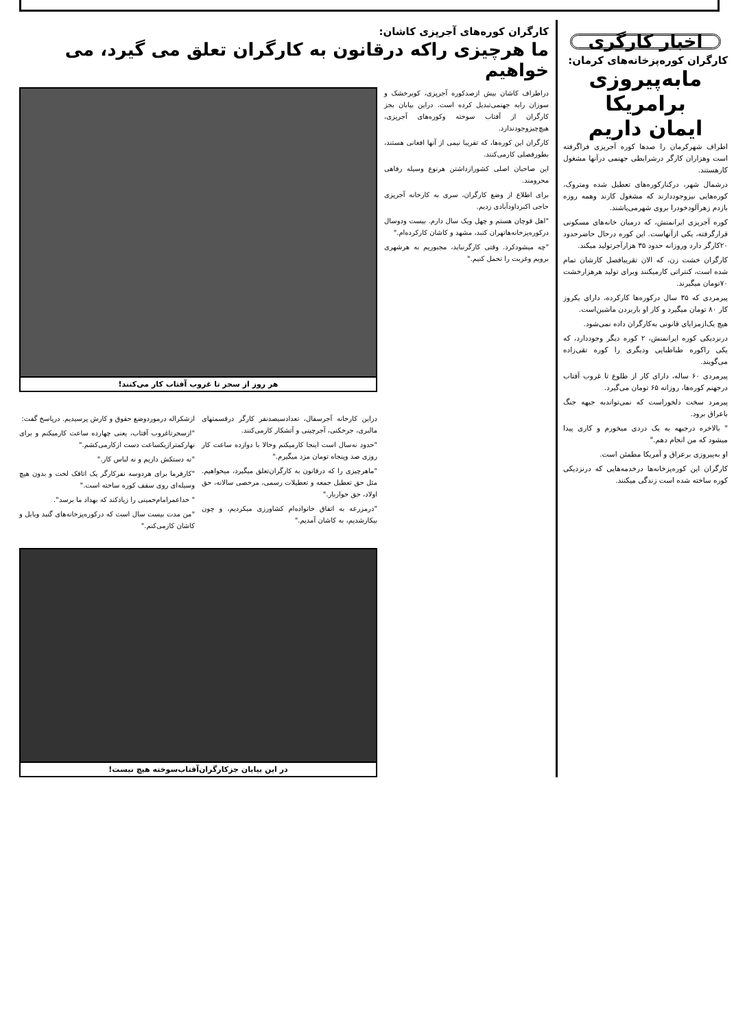اخبار کارگری
کارگران کوره‌پزخانه‌های کرمان:
مابه‌پیروزی برامریکا
ایمان داریم
اطراف شهرکرمان را صدها کوره آجرپزی فراگرفته است وهزاران کارگر درشرایطی جهنمی درآنها مشغول کارهستند.
درشمال شهر، درکنارکوره‌های تعطیل شده ومتروک، کوره‌هایی نیزوجوددارند که مشغول کارند وهمه روزه بازدم زهرآلودخودرا بروی شهرمی‌پاشند.
کوره آجرپزی ایرانمنش، که درمیان خانه‌های مسکونی قرارگرفته، یکی ازآنهاست. این کوره درحال حاضرحدود ۲۰کارگر دارد وروزانه حدود ۳۵ هزارآجرتولید میکند.
کارگران خشت زن، که الان تقریبافصل کارشان تمام شده است، کنتراتی کارمیکنند وبرای تولید هرهزارخشت ۷۰تومان میگیرند.
پیرمردی که ۳۵ سال درکوره‌ها کارکرده، دارای یکروز کار ۸۰ تومان میگیرد و کار او باربردن ماشین‌است.
هیچ یک‌ازمزایای قانونی به‌کارگران داده نمی‌شود.
درنزدیکی کوره ایرانمنش، ۲ کوره دیگر وجوددارد، که یکی راکوره طباطبایی ودیگری را کوره تقی‌زاده می‌گویند.
پیرمردی ۶۰ ساله، دارای کار از طلوع تا غروب آفتاب درجهنم کوره‌ها، روزانه ۶۵ تومان می‌گیرد.
پیرمرد سخت دلخوراست که نمی‌تواندبه جبهه جنگ باعراق برود.
" بالاخره درجبهه به یک دردی میخورم و کاری پیدا میشود که من انجام دهم."
او به‌پیروزی برعراق و آمریکا مطمئن است.
کارگران این کوره‌پزخانه‌ها درخدمه‌هایی که درنزدیکی کوره ساخته شده است زندگی میکنند.
کارگران کوره‌های آجرپزی کاشان:
ما هرچیزی راکه درقانون به کارگران تعلق می گیرد، می خواهیم
دراطراف کاشان بیش ازصدکوره آجرپزی، کوبرخشک و سوزان رابه جهنمی‌تبدیل کرده است. دراین بیابان بجز کارگران از آفتاب سوخته وکوره‌های آجرپزی، هیچ‌چیزوجودندارد.
کارگران این کوره‌ها، که تقریبا نیمی از آنها افغانی هستند، بطورفصلی کارمی‌کنند.
این صاحبان اصلی کشورازداشتن هرنوع وسیله رفاهی محرومند.
برای اطلاع از وضع کارگران، سری به کارخانه آجرپزی حاجی اکبرداودآبادی زدیم.
"اهل قوچان هستم و چهل ویک سال دارم. بیست ودوسال درکوره‌پزخانه‌هاتهران کنبد، مشهد و کاشان کارکرده‌ام."
"چه میشودکرد. وقتی کارگرنباید، مجبوریم به هرشهری برویم وغربت را تحمل کنیم."
هر روز از سحر تا غروب آفتاب کار می‌کنند!
دراین کارخانه آجرسفال، تعدادسیصدنفر کارگر درقسمتهای مالبری، جرخکنی، آجرچینی و آتشکار کارمی‌کنند.
"حدود نه‌سال است اینجا کارمیکنم وحالا با دوازده ساعت کار روزی صد وپنجاه تومان مزد میگیرم."
"ماهرچیزی را که درقانون به کارگران‌تعلق میگیرد، میخواهیم. مثل حق تعطیل جمعه و تعطیلات رسمی، مرخصی سالانه، حق اولاد، حق خواربار."
"درمزرعه به اتفاق خانواده‌ام کشاورزی میکردیم، و چون بیکارشدیم، به کاشان آمدیم."
ازشکراله درموردوضع حقوق و کارش پرسیدیم. درپاسخ گفت:
"ازسحرتاغروب آفتاب، یعنی چهارده ساعت کارمیکنم و برای نهارکمترازیکساعت دست ازکارمی‌کشم."
"نه دستکش داریم و نه لباس کار."
"کارفرما برای هردوسه نفرکارگر یک اتاقک لخت و بدون هیچ وسیله‌ای روی سقف کوره ساخته است."
" خداعمرامام‌خمینی را زیادکند که بهداد ما برسد".
"من مدت بیست سال است که درکوره‌پزخانه‌های گنبد وبابل و کاشان کارمی‌کنم."
در این بیابان جزکارگران‌آفتاب‌سوخته هیچ نیست!